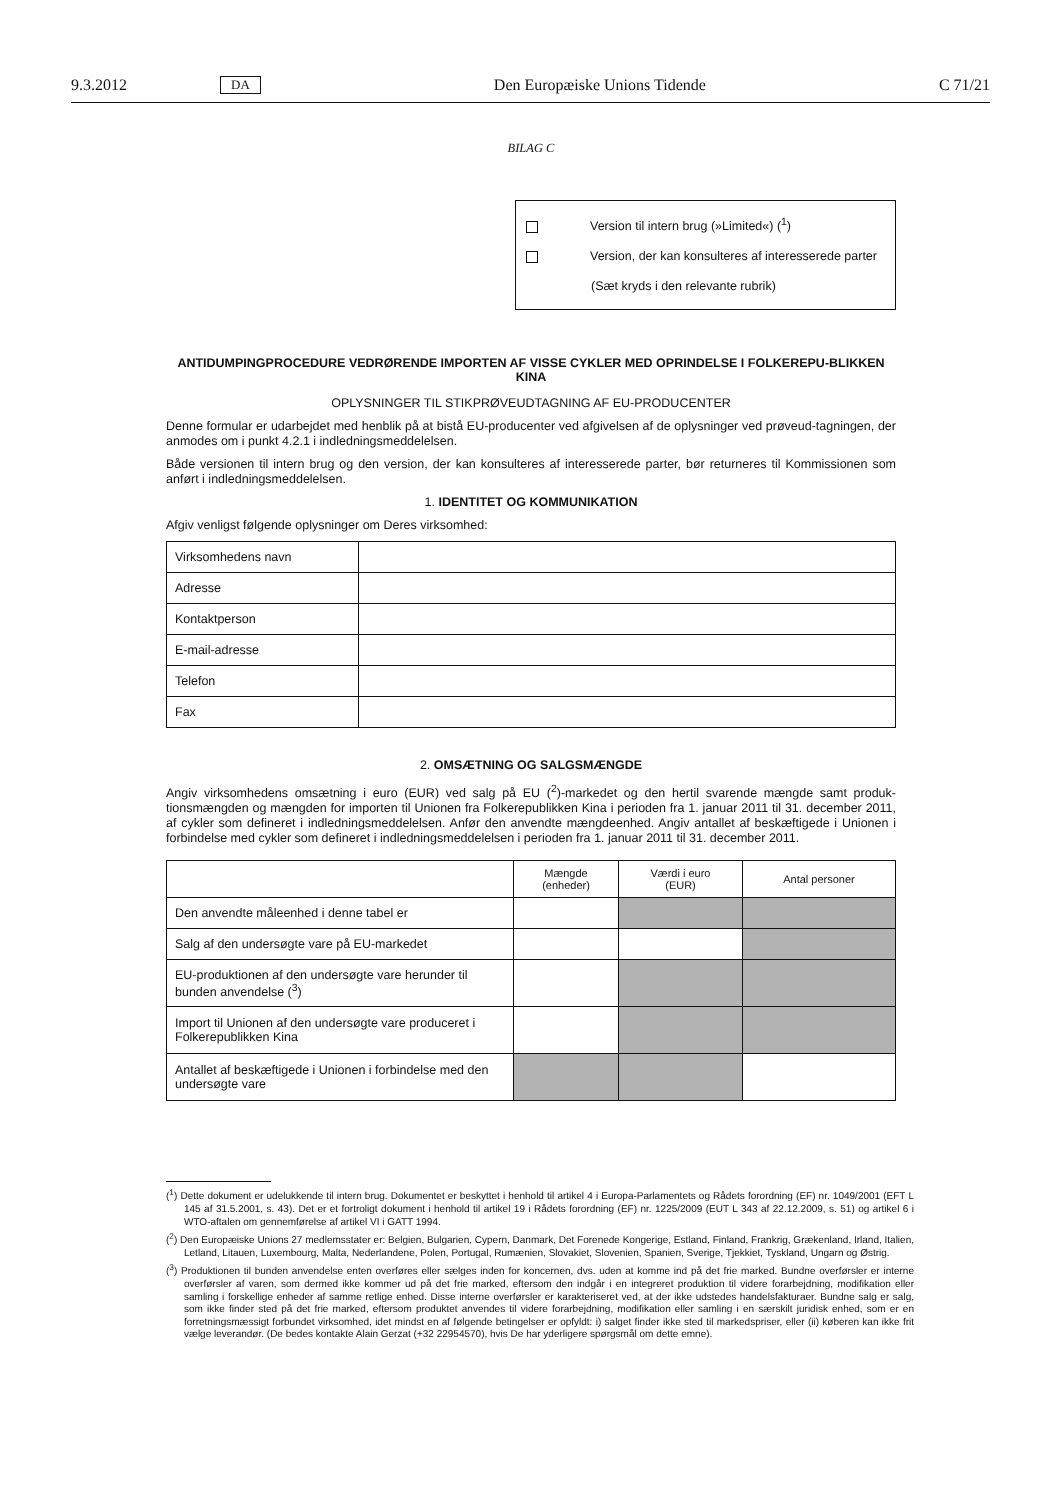9.3.2012 DA Den Europæiske Unions Tidende C 71/21
BILAG C
Version til intern brug (»Limited«) (<sup>1</sup>)
Version, der kan konsulteres af interesserede parter
(Sæt kryds i den relevante rubrik)
ANTIDUMPINGPROCEDURE VEDRØRENDE IMPORTEN AF VISSE CYKLER MED OPRINDELSE I FOLKEREPU-BLIKKEN KINA
OPLYSNINGER TIL STIKPRØVEUDTAGNING AF EU-PRODUCENTER
Denne formular er udarbejdet med henblik på at bistå EU-producenter ved afgivelsen af de oplysninger ved prøveud-tagningen, der anmodes om i punkt 4.2.1 i indledningsmeddelelsen.
Både versionen til intern brug og den version, der kan konsulteres af interesserede parter, bør returneres til Kommissionen som anført i indledningsmeddelelsen.
1. IDENTITET OG KOMMUNIKATION
Afgiv venligst følgende oplysninger om Deres virksomhed:
| Virksomhedens navn | |
| Adresse | |
| Kontaktperson | |
| E-mail-adresse | |
| Telefon | |
| Fax | |
2. OMSÆTNING OG SALGSMÆNGDE
Angiv virksomhedens omsætning i euro (EUR) ved salg på EU (<sup>2</sup>)-markedet og den hertil svarende mængde samt produk-tionsmængden og mængden for importen til Unionen fra Folkerepublikken Kina i perioden fra 1. januar 2011 til 31. december 2011, af cykler som defineret i indledningsmeddelelsen. Anfør den anvendte mængdeenhed. Angiv antallet af beskæftigede i Unionen i forbindelse med cykler som defineret i indledningsmeddelelsen i perioden fra 1. januar 2011 til 31. december 2011.
| | Mængde (enheder) | Værdi i euro (EUR) | Antal personer |
| --- | --- | --- | --- |
| Den anvendte måleenhed i denne tabel er | | | |
| Salg af den undersøgte vare på EU-markedet | | | |
| EU-produktionen af den undersøgte vare herunder til bunden anvendelse (<sup>3</sup>) | | | |
| Import til Unionen af den undersøgte vare produceret i Folkerepublikken Kina | | | |
| Antallet af beskæftigede i Unionen i forbindelse med den undersøgte vare | | | |
(<sup>1</sup>) Dette dokument er udelukkende til intern brug. Dokumentet er beskyttet i henhold til artikel 4 i Europa-Parlamentets og Rådets forordning (EF) nr. 1049/2001 (EFT L 145 af 31.5.2001, s. 43). Det er et fortroligt dokument i henhold til artikel 19 i Rådets forordning (EF) nr. 1225/2009 (EUT L 343 af 22.12.2009, s. 51) og artikel 6 i WTO-aftalen om gennemførelse af artikel VI i GATT 1994.
(<sup>2</sup>) Den Europæiske Unions 27 medlemsstater er: Belgien, Bulgarien, Cypern, Danmark, Det Forenede Kongerige, Estland, Finland, Frankrig, Grækenland, Irland, Italien, Letland, Litauen, Luxembourg, Malta, Nederlandene, Polen, Portugal, Rumænien, Slovakiet, Slovenien, Spanien, Sverige, Tjekkiet, Tyskland, Ungarn og Østrig.
(<sup>3</sup>) Produktionen til bunden anvendelse enten overføres eller sælges inden for koncernen, dvs. uden at komme ind på det frie marked. Bundne overførsler er interne overførsler af varen, som dermed ikke kommer ud på det frie marked, eftersom den indgår i en integreret produktion til videre forarbejdning, modifikation eller samling i forskellige enheder af samme retlige enhed. Disse interne overførsler er karakteriseret ved, at der ikke udstedes handelsfakturaer. Bundne salg er salg, som ikke finder sted på det frie marked, eftersom produktet anvendes til videre forarbejdning, modifikation eller samling i en særskilt juridisk enhed, som er en forretningsmæssigt forbundet virksomhed, idet mindst en af følgende betingelser er opfyldt: i) salget finder ikke sted til markedspriser, eller (ii) køberen kan ikke frit vælge leverandør. (De bedes kontakte Alain Gerzat (+32 22954570), hvis De har yderligere spørgsmål om dette emne).